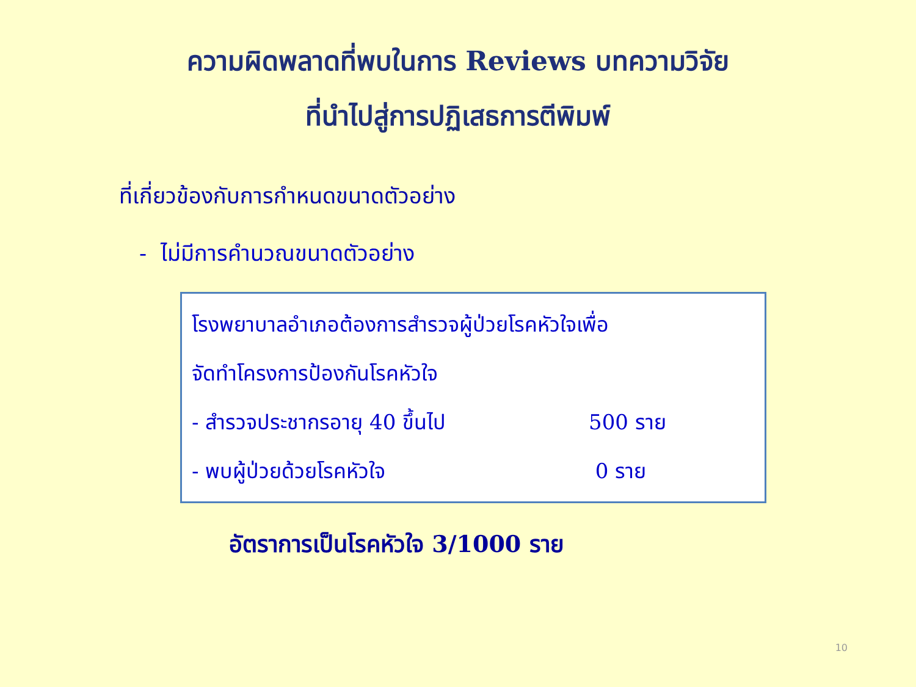ความผิดพลาดที่พบในการ Reviews บทความวิจัย
ที่นำไปสู่การปฏิเสธการตีพิมพ์
ที่เกี่ยวข้องกับการกำหนดขนาดตัวอย่าง
- ไม่มีการคำนวณขนาดตัวอย่าง
โรงพยาบาลอำเภอต้องการสำรวจผู้ป่วยโรคหัวใจเพื่อ
จัดทำโครงการป้องกันโรคหัวใจ
- สำรวจประชากรอายุ 40 ขึ้นไป 500 ราย
- พบผู้ป่วยด้วยโรคหัวใจ 0 ราย
อัตราการเป็นโรคหัวใจ 3/1000 ราย
10